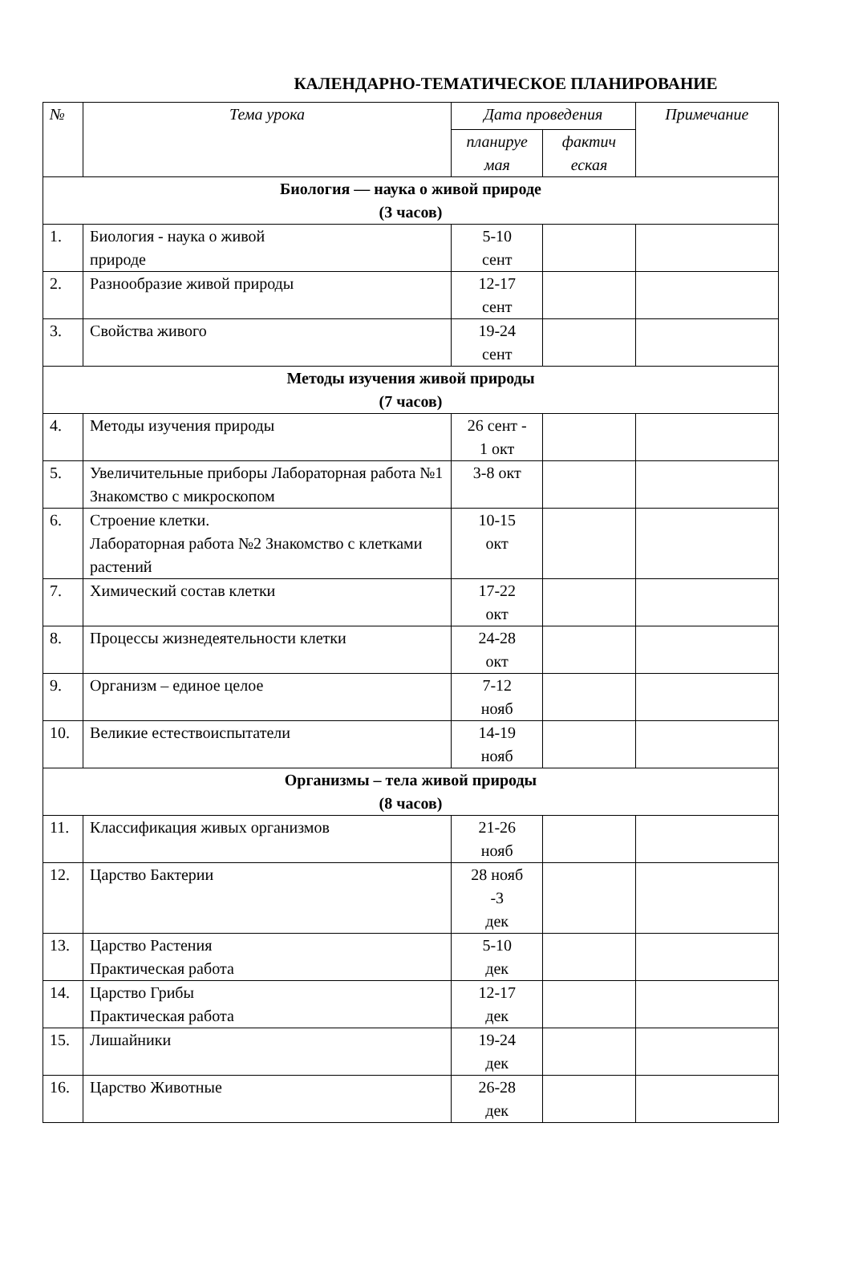КАЛЕНДАРНО-ТЕМАТИЧЕСКОЕ ПЛАНИРОВАНИЕ
| № | Тема урока | Дата проведения | | Примечание |
| --- | --- | --- | --- | --- |
| | | планируе мая | фактич еская | |
| Биология — наука о живой природе (3 часов) | | | | |
| 1. | Биология - наука о живой природе | 5-10 сент | | |
| 2. | Разнообразие живой природы | 12-17 сент | | |
| 3. | Свойства живого | 19-24 сент | | |
| Методы изучения живой природы (7 часов) | | | | |
| 4. | Методы изучения природы | 26 сент - 1 окт | | |
| 5. | Увеличительные приборы Лабораторная работа №1 Знакомство с микроскопом | 3-8 окт | | |
| 6. | Строение клетки. Лабораторная работа №2 Знакомство с клетками растений | 10-15 окт | | |
| 7. | Химический состав клетки | 17-22 окт | | |
| 8. | Процессы жизнедеятельности клетки | 24-28 окт | | |
| 9. | Организм – единое целое | 7-12 нояб | | |
| 10. | Великие естествоиспытатели | 14-19 нояб | | |
| Организмы – тела живой природы (8 часов) | | | | |
| 11. | Классификация живых организмов | 21-26 нояб | | |
| 12. | Царство Бактерии | 28 нояб -3 дек | | |
| 13. | Царство Растения Практическая работа | 5-10 дек | | |
| 14. | Царство Грибы Практическая работа | 12-17 дек | | |
| 15. | Лишайники | 19-24 дек | | |
| 16. | Царство Животные | 26-28 дек | | |